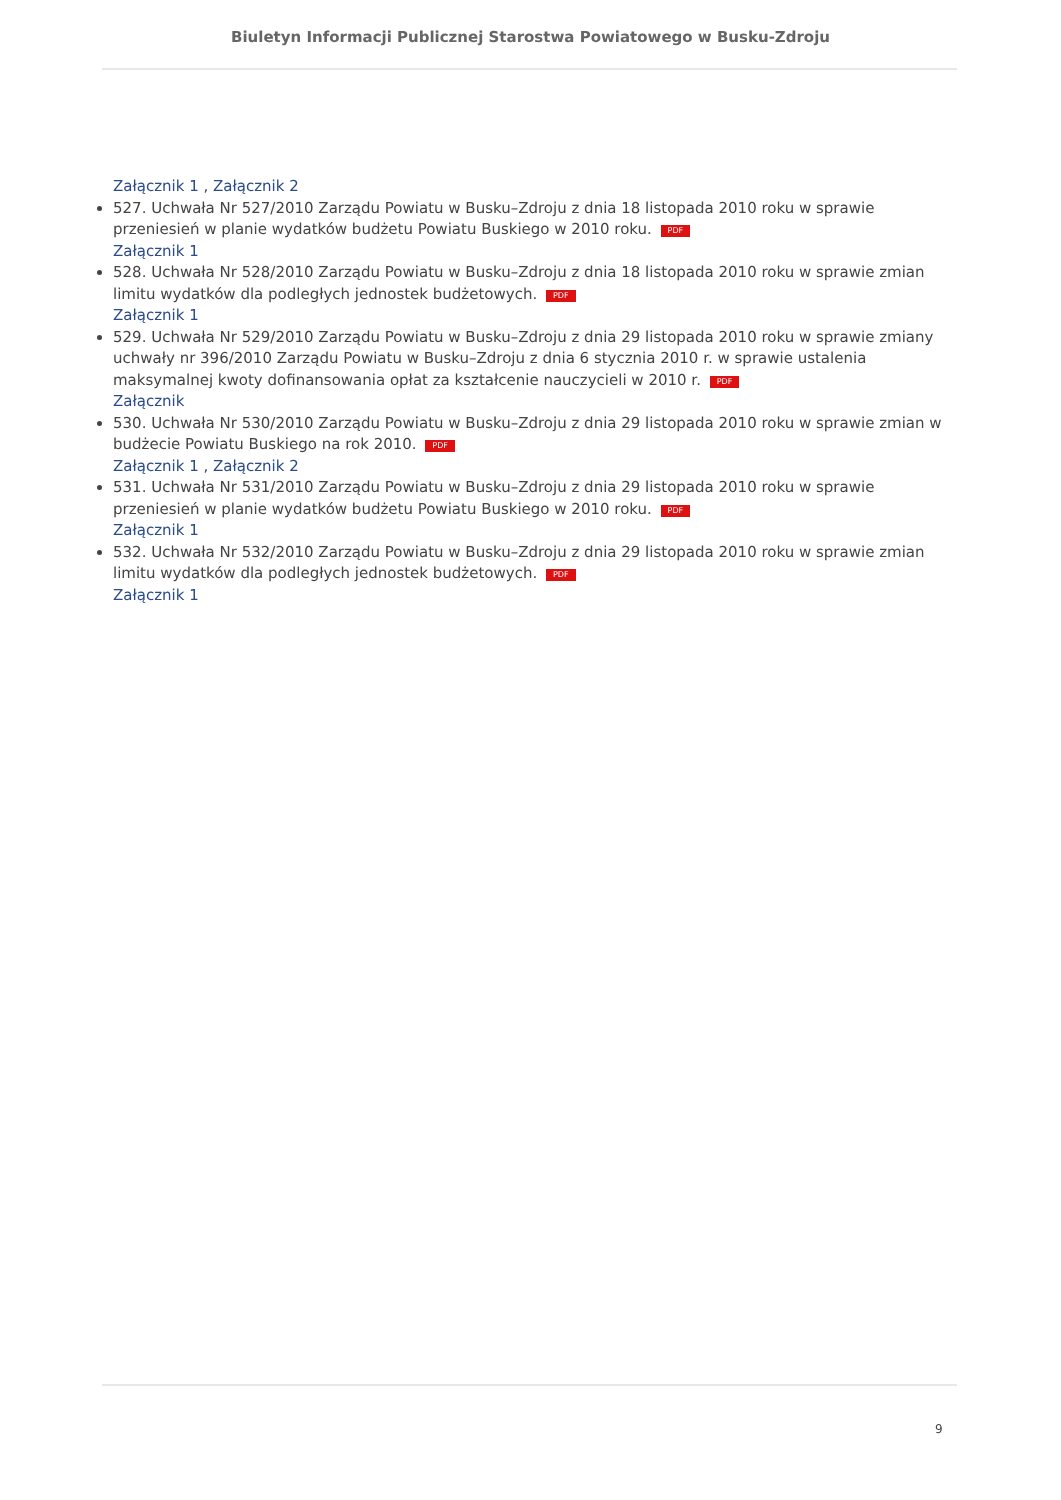Biuletyn Informacji Publicznej Starostwa Powiatowego w Busku-Zdroju
Załącznik 1 , Załącznik 2
527. Uchwała Nr 527/2010 Zarządu Powiatu w Busku–Zdroju z dnia 18 listopada 2010 roku w sprawie przeniesień w planie wydatków budżetu Powiatu Buskiego w 2010 roku. PDF
Załącznik 1
528. Uchwała Nr 528/2010 Zarządu Powiatu w Busku–Zdroju z dnia 18 listopada 2010 roku w sprawie zmian limitu wydatków dla podległych jednostek budżetowych. PDF
Załącznik 1
529. Uchwała Nr 529/2010 Zarządu Powiatu w Busku–Zdroju z dnia 29 listopada 2010 roku w sprawie zmiany uchwały nr 396/2010 Zarządu Powiatu w Busku–Zdroju z dnia 6 stycznia 2010 r. w sprawie ustalenia maksymalnej kwoty dofinansowania opłat za kształcenie nauczycieli w 2010 r. PDF
Załącznik
530. Uchwała Nr 530/2010 Zarządu Powiatu w Busku–Zdroju z dnia 29 listopada 2010 roku w sprawie zmian w budżecie Powiatu Buskiego na rok 2010. PDF
Załącznik 1 , Załącznik 2
531. Uchwała Nr 531/2010 Zarządu Powiatu w Busku–Zdroju z dnia 29 listopada 2010 roku w sprawie przeniesień w planie wydatków budżetu Powiatu Buskiego w 2010 roku. PDF
Załącznik 1
532. Uchwała Nr 532/2010 Zarządu Powiatu w Busku–Zdroju z dnia 29 listopada 2010 roku w sprawie zmian limitu wydatków dla podległych jednostek budżetowych. PDF
Załącznik 1
9